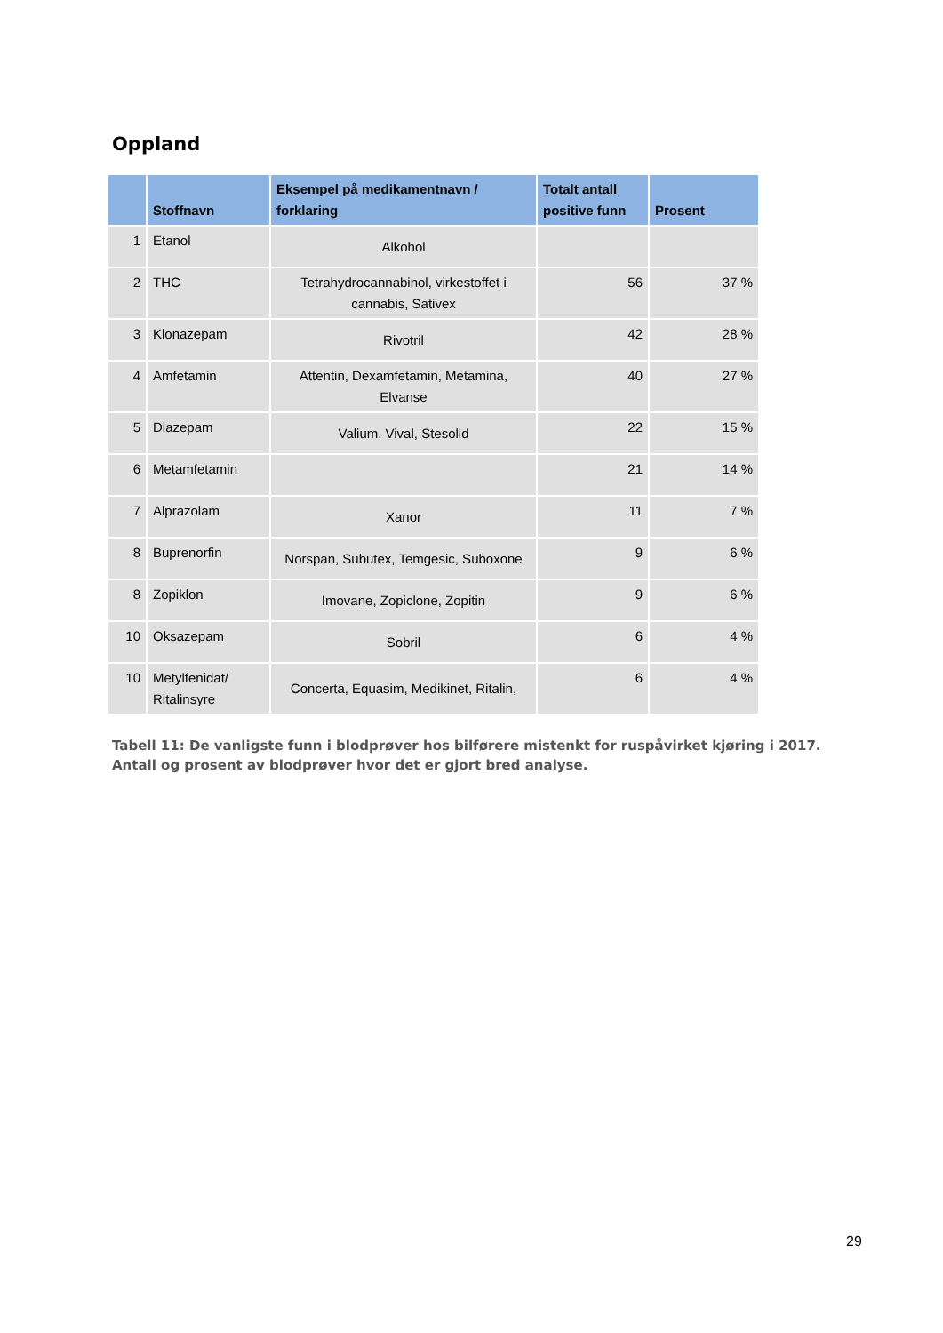Oppland
| | Stoffnavn | Eksempel på medikamentnavn / forklaring | Totalt antall positive funn | Prosent |
| --- | --- | --- | --- | --- |
| 1 | Etanol | Alkohol | | |
| 2 | THC | Tetrahydrocannabinol, virkestoffet i cannabis, Sativex | 56 | 37 % |
| 3 | Klonazepam | Rivotril | 42 | 28 % |
| 4 | Amfetamin | Attentin, Dexamfetamin, Metamina, Elvanse | 40 | 27 % |
| 5 | Diazepam | Valium, Vival, Stesolid | 22 | 15 % |
| 6 | Metamfetamin | | 21 | 14 % |
| 7 | Alprazolam | Xanor | 11 | 7 % |
| 8 | Buprenorfin | Norspan, Subutex, Temgesic, Suboxone | 9 | 6 % |
| 8 | Zopiklon | Imovane, Zopiclone, Zopitin | 9 | 6 % |
| 10 | Oksazepam | Sobril | 6 | 4 % |
| 10 | Metylfenidat/ Ritalinsyre | Concerta, Equasim, Medikinet, Ritalin, | 6 | 4 % |
Tabell 11: De vanligste funn i blodprøver hos bilførere mistenkt for ruspåvirket kjøring i 2017. Antall og prosent av blodprøver hvor det er gjort bred analyse.
29